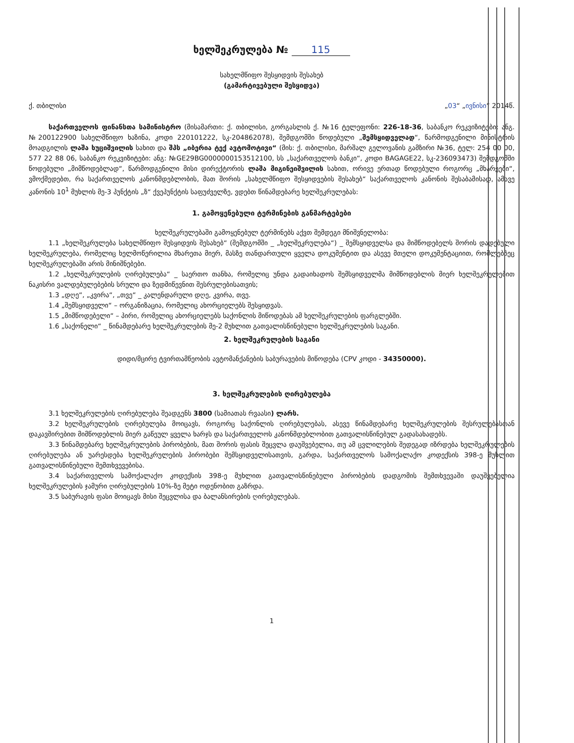ხელშეკრულება № 115
სახელმწიფო შესყიდვის შესახებ
(გამარტივებული შესყიდვა)
ქ. თბილისი „03“ „ივნისი“ 2014წ.
საქართველოს ფინანსთა სამინისტრო (მისამართი: ქ. თბილისი, გორგასლის ქ. №16 ტელეფონი: 226-18-36, საბანკო რეკვიზიტები: ანგ. №200122900 სახელმწიფო ხაზინა, კოდი 220101222, სკ-204862078), შემდგომში წოდებული „შემსყიდველად“, წარმოდგენილი მინისტრის მოადგილის ლაშა ხუციშვილის სახით და შპს „იბერია ტექ ავტომოტივი“ (მის: ქ. თბილისი, მარშალ გელოვანის გამზირი №36, ტელ: 254 00 00, 577 22 88 06, საბანკო რეკვიზიტები: ანგ: №GE29BG0000000153512100, სს „საქართველოს ბანკი“, კოდი BAGAGE22, სკ-236093473) შემდგომში წოდებული „მიმწოდებლად“, წარმოდგენილი მისი დირექტორის ლაშა მიგინეიშვილის სახით, ორივე ერთად წოდებული როგორც „მხარეები“, ვმოქმედებთ, რა საქართველოს კანონმდებლობის, მათ შორის „სახელმწიფო შესყიდვების შესახებ“ საქართველოს კანონის შესაბამისად, ამავე კანონის 10<sup>1</sup> მუხლის მე-3 პუნქტის „ზ“ ქვეპუნქტის საფუძველზე, ვდებთ წინამდებარე ხელშეკრულებას:
1. გამოყენებული ტერმინების განმარტებები
ხელშეკრულებაში გამოყენებულ ტერმინებს აქვთ შემდეგი მნიშვნელობა:
1.1 „ხელშეკრულება სახელმწიფო შესყიდვის შესახებ“ (შემდგომში _ „ხელშეკრულება“) _ შემსყიდველსა და მიმწოდებელს შორის დადებული ხელშეკრულება, რომელიც ხელმოწერილია მხარეთა მიერ, მასზე თანდართული ყველა დოკუმენტით და ასევე მთელი დოკუმენტაციით, რომლებზეც ხელშეკრულებაში არის მინიშნებები.
1.2 „ხელშეკრულების ღირებულება“ _ საერთო თანხა, რომელიც უნდა გადაიხადოს შემსყიდველმა მიმწოდებლის მიერ ხელშეკრულებით ნაკისრი ვალდებულებების სრული და ზედმიწევნით შესრულებისათვის;
1.3 „დღე“, „კვირა“, „თვე“ _ კალენდარული დღე, კვირა, თვე.
1.4 „შემსყიდველი“ – ორგანიზაცია, რომელიც ახორციელებს შესყიდვას.
1.5 „მიმწოდებელი“ – პირი, რომელიც ახორციელებს საქონლის მიწოდებას ამ ხელშეკრულების ფარგლებში.
1.6 „საქონელი“ _ წინამდებარე ხელშეკრულების მე-2 მუხლით გათვალისწინებული ხელშეკრულების საგანი.
2. ხელშეკრულების საგანი
დიდი/მცირე ტვირთამწეობის ავტომანქანების საბურავების მიწოდება (CPV კოდი - 34350000).
3. ხელშეკრულების ღირებულება
3.1 ხელშეკრულების ღირებულება შეადგენს 3800 (სამიათას რვაასი) ლარს.
3.2 ხელშეკრულების ღირებულება მოიცავს, როგორც საქონლის ღირებულებას, ასევე წინამდებარე ხელშეკრულების შესრულებასთან დაკავშირებით მიმწოდებლის მიერ გაწეულ ყველა ხარჯს და საქართველოს კანონმდებლობით გათვალისწინებულ გადასახადებს.
3.3 წინამდებარე ხელშეკრულების პირობების, მათ შორის ფასის შეცვლა დაუშვებელია, თუ ამ ცვლილების შედეგად იზრდება ხელშეკრულების ღირებულება ან უარესდება ხელშეკრულების პირობები შემსყიდველისათვის, გარდა, საქართველოს სამოქალაქო კოდექსის 398-ე მუხლით გათვალისწინებული შემთხვევებისა.
3.4 საქართველოს სამოქალაქო კოდექსის 398-ე მუხლით გათვალისწინებული პირობების დადგომის შემთხვევაში დაუშვებელია ხელშეკრულების ჯამური ღირებულების 10%-ზე მეტი ოდენობით გაზრდა.
3.5 საბურავის ფასი მოიცავს მისი შეცვლისა და ბალანსირების ღირებულებას.
1